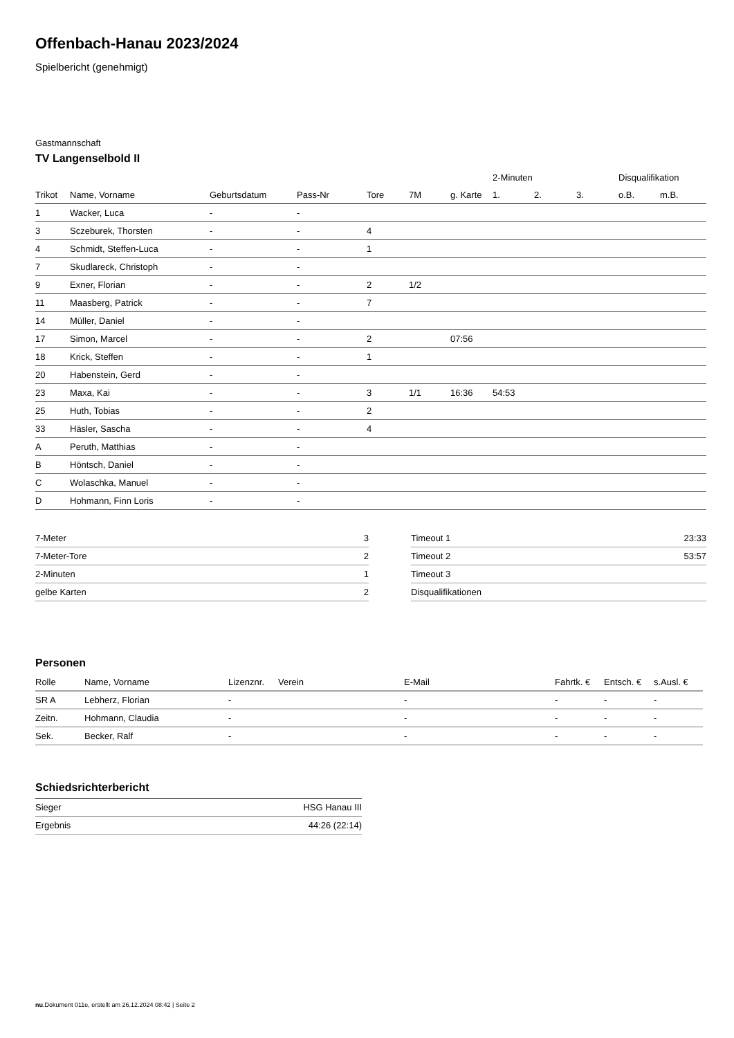Offenbach-Hanau 2023/2024
Spielbericht (genehmigt)
Gastmannschaft
TV Langenselbold II
| | | | | | | | 2-Minuten | | | Disqualifikation | |
| --- | --- | --- | --- | --- | --- | --- | --- | --- | --- | --- | --- |
| Trikot | Name, Vorname | Geburtsdatum | Pass-Nr | Tore | 7M | g. Karte | 1. | 2. | 3. | o.B. | m.B. |
| 1 | Wacker, Luca | - | - | | | | | | | | |
| 3 | Sczeburek, Thorsten | - | - | 4 | | | | | | | |
| 4 | Schmidt, Steffen-Luca | - | - | 1 | | | | | | | |
| 7 | Skudlareck, Christoph | - | - | | | | | | | | |
| 9 | Exner, Florian | - | - | 2 | 1/2 | | | | | | |
| 11 | Maasberg, Patrick | - | - | 7 | | | | | | | |
| 14 | Müller, Daniel | - | - | | | | | | | | |
| 17 | Simon, Marcel | - | - | 2 | | 07:56 | | | | | |
| 18 | Krick, Steffen | - | - | 1 | | | | | | | |
| 20 | Habenstein, Gerd | - | - | | | | | | | | |
| 23 | Maxa, Kai | - | - | 3 | 1/1 | 16:36 | 54:53 | | | | |
| 25 | Huth, Tobias | - | - | 2 | | | | | | | |
| 33 | Häsler, Sascha | - | - | 4 | | | | | | | |
| A | Peruth, Matthias | - | - | | | | | | | | |
| B | Höntsch, Daniel | - | - | | | | | | | | |
| C | Wolaschka, Manuel | - | - | | | | | | | | |
| D | Hohmann, Finn Loris | - | - | | | | | | | | |
| 7-Meter | 3 |
| 7-Meter-Tore | 2 |
| 2-Minuten | 1 |
| gelbe Karten | 2 |
| Timeout 1 | 23:33 |
| Timeout 2 | 53:57 |
| Timeout 3 | |
| Disqualifikationen | |
Personen
| Rolle | Name, Vorname | Lizenznr. | Verein | E-Mail | Fahrtk. € | Entsch. € | s.Ausl. € |
| --- | --- | --- | --- | --- | --- | --- | --- |
| SR A | Lebherz, Florian | - | | - | - | - | - |
| Zeitn. | Hohmann, Claudia | - | | - | - | - | - |
| Sek. | Becker, Ralf | - | | - | - | - | - |
Schiedsrichterbericht
| Sieger | HSG Hanau III |
| Ergebnis | 44:26 (22:14) |
nu.Dokument 011e, erstellt am 26.12.2024 08:42 | Seite 2